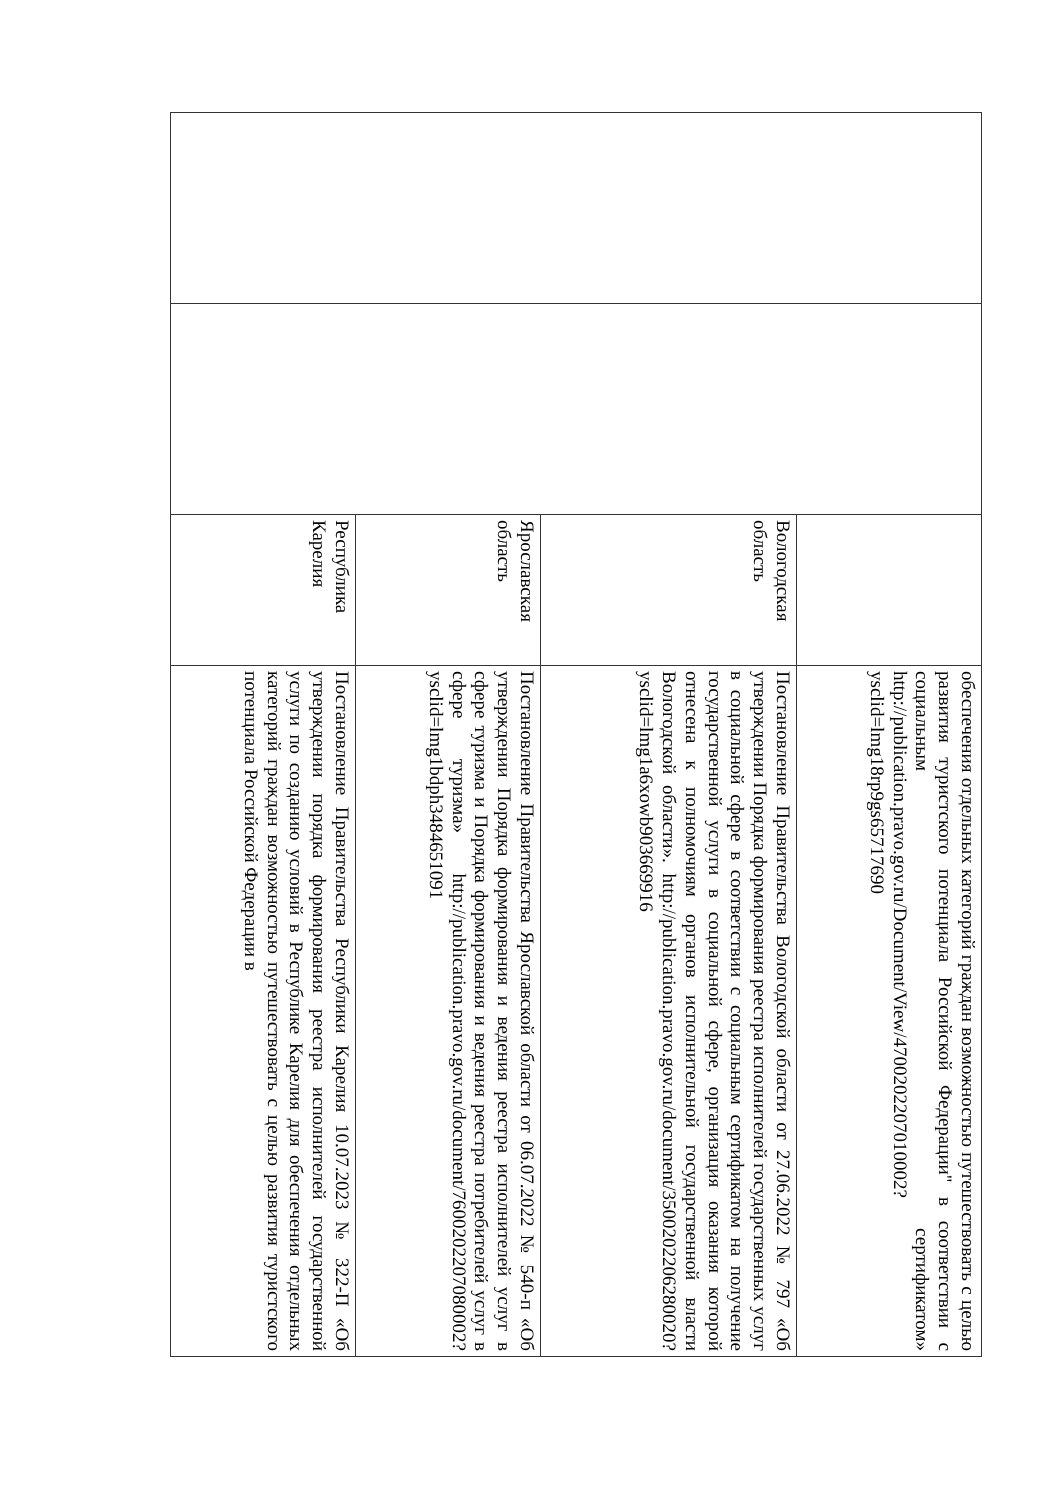| | | | обеспечения отдельных категорий граждан возможностью путешествовать с целью развития туристского потенциала Российской Федерации" в соответствии с социальным сертификатом» http://publication.pravo.gov.ru/Document/View/4700202207010002?ysclid=lmg18rp9gs65717690 |
| | | Вологодская область | Постановление Правительства Вологодской области от 27.06.2022 № 797 «Об утверждении Порядка формирования реестра исполнителей государственных услуг в социальной сфере в соответствии с социальным сертификатом на получение государственной услуги в социальной сфере, организация оказания которой отнесена к полномочиям органов исполнительной государственной власти Вологодской области». http://publication.pravo.gov.ru/document/3500202206280020?ysclid=lmg1a6xowb903669916 |
| | | Ярославская область | Постановление Правительства Ярославской области от 06.07.2022 № 540-п «Об утверждении Порядка формирования и ведения реестра исполнителей услуг в сфере туризма и Порядка формирования и ведения реестра потребителей услуг в сфере туризма» http://publication.pravo.gov.ru/document/7600202207080002?ysclid=lmg1bdph3484651091 |
| | | Республика Карелия | Постановление Правительства Республики Карелия 10.07.2023 № 322-П «Об утверждении порядка формирования реестра исполнителей государственной услуги по созданию условий в Республике Карелия для обеспечения отдельных категорий граждан возможностью путешествовать с целью развития туристского потенциала Российской Федерации в |